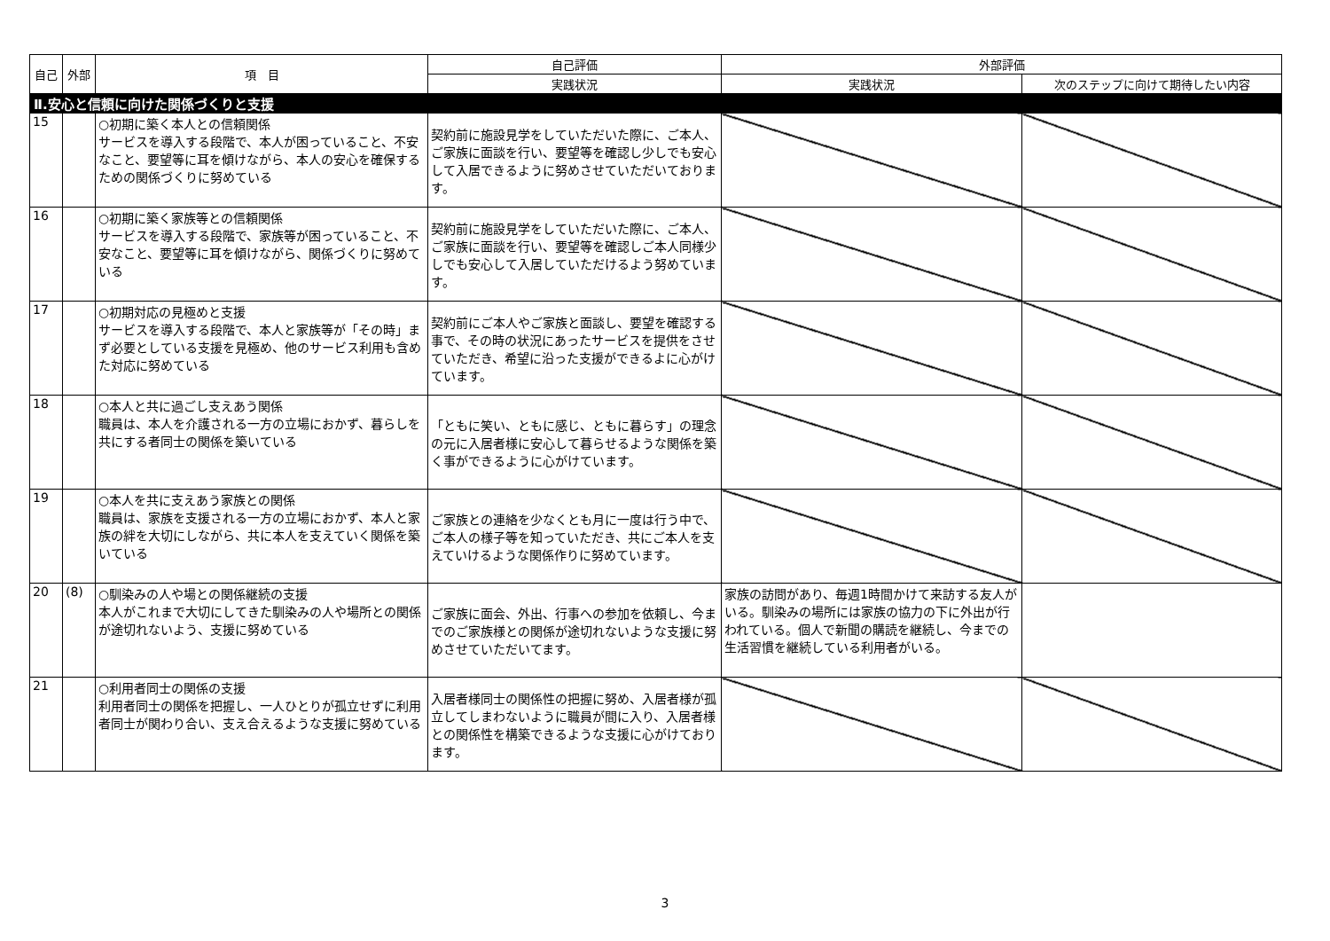| 自己 | 外部 | 項 目 | 自己評価 | 外部評価 | |
| --- | --- | --- | --- | --- | --- |
| | | | 実践状況 | 実践状況 | 次のステップに向けて期待したい内容 |
| Ⅱ.安心と信頼に向けた関係づくりと支援 | | | | | |
| 15 | | ○初期に築く本人との信頼関係 サービスを導入する段階で、本人が困っていること、不安なこと、要望等に耳を傾けながら、本人の安心を確保するための関係づくりに努めている | 契約前に施設見学をしていただいた際に、ご本人、ご家族に面談を行い、要望等を確認し少しでも安心して入居できるように努めさせていただいております。 | | |
| 16 | | ○初期に築く家族等との信頼関係 サービスを導入する段階で、家族等が困っていること、不安なこと、要望等に耳を傾けながら、関係づくりに努めている | 契約前に施設見学をしていただいた際に、ご本人、ご家族に面談を行い、要望等を確認しご本人同様少しでも安心して入居していただけるよう努めています。 | | |
| 17 | | ○初期対応の見極めと支援 サービスを導入する段階で、本人と家族等が「その時」まず必要としている支援を見極め、他のサービス利用も含めた対応に努めている | 契約前にご本人やご家族と面談し、要望を確認する事で、その時の状況にあったサービスを提供をさせていただき、希望に沿った支援ができるよに心がけています。 | | |
| 18 | | ○本人と共に過ごし支えあう関係 職員は、本人を介護される一方の立場におかず、暮らしを共にする者同士の関係を築いている | 「ともに笑い、ともに感じ、ともに暮らす」の理念の元に入居者様に安心して暮らせるような関係を築く事ができるように心がけています。 | | |
| 19 | | ○本人を共に支えあう家族との関係 職員は、家族を支援される一方の立場におかず、本人と家族の絆を大切にしながら、共に本人を支えていく関係を築いている | ご家族との連絡を少なくとも月に一度は行う中で、ご本人の様子等を知っていただき、共にご本人を支えていけるような関係作りに努めています。 | | |
| 20 | (8) | ○馴染みの人や場との関係継続の支援 本人がこれまで大切にしてきた馴染みの人や場所との関係が途切れないよう、支援に努めている | ご家族に面会、外出、行事への参加を依頼し、今までのご家族様との関係が途切れないような支援に努めさせていただいてます。 | 家族の訪問があり、毎週1時間かけて来訪する友人がいる。馴染みの場所には家族の協力の下に外出が行われている。個人で新聞の購読を継続し、今までの生活習慣を継続している利用者がいる。 | |
| 21 | | ○利用者同士の関係の支援 利用者同士の関係を把握し、一人ひとりが孤立せずに利用者同士が関わり合い、支え合えるような支援に努めている | 入居者様同士の関係性の把握に努め、入居者様が孤立してしまわないように職員が間に入り、入居者様との関係性を構築できるような支援に心がけております。 | | |
3